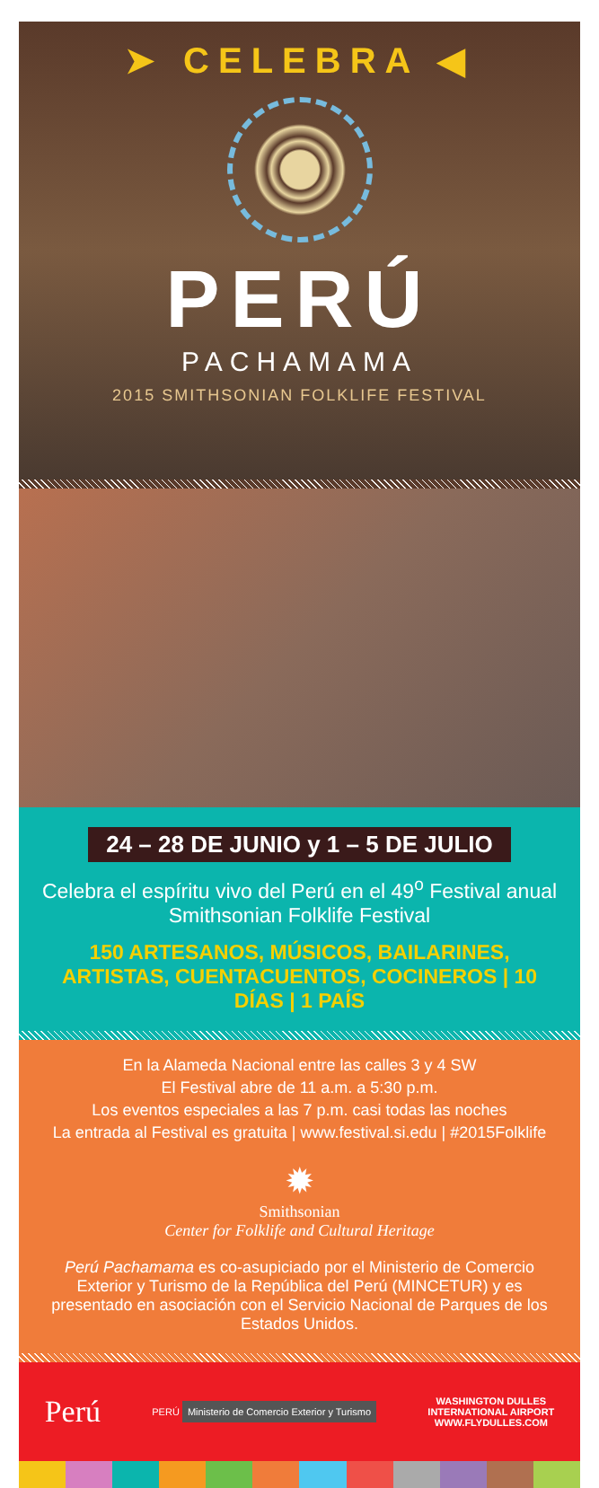➤ CELEBRA ◀
PERÚ
PACHAMAMA
2015 SMITHSONIAN FOLKLIFE FESTIVAL
24 – 28 DE JUNIO y 1 – 5 DE JULIO
Celebra el espíritu vivo del Perú en el 49<sup>o</sup> Festival anual Smithsonian Folklife Festival
150 ARTESANOS, MÚSICOS, BAILARINES, ARTISTAS, CUENTACUENTOS, COCINEROS | 10 DÍAS | 1 PAÍS
En la Alameda Nacional entre las calles 3 y 4 SW
El Festival abre de 11 a.m. a 5:30 p.m.
Los eventos especiales a las 7 p.m. casi todas las noches
La entrada al Festival es gratuita | www.festival.si.edu | #2015Folklife
✹
Smithsonian
Center for Folklife and Cultural Heritage
Perú Pachamama es co-asupiciado por el Ministerio de Comercio Exterior y Turismo de la República del Perú (MINCETUR) y es presentado en asociación con el Servicio Nacional de Parques de los Estados Unidos.
Perú
PERÚ Ministerio de Comercio Exterior y Turismo
WASHINGTON DULLES
INTERNATIONAL AIRPORT
WWW.FLYDULLES.COM